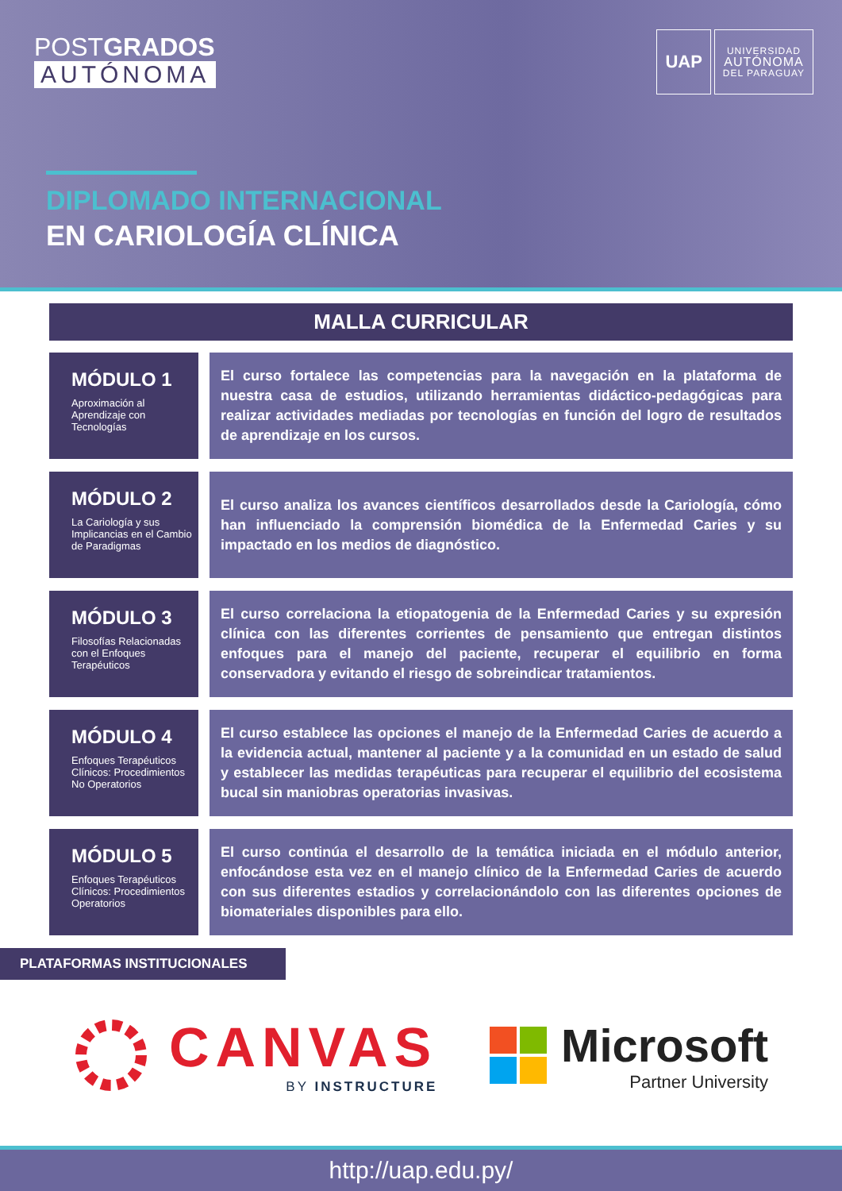POSTGRADOS
AUTÓNOMA
UAP
UNIVERSIDAD
AUTÓNOMA
DEL PARAGUAY
DIPLOMADO INTERNACIONAL
EN CARIOLOGÍA CLÍNICA
MALLA CURRICULAR
MÓDULO 1
Aproximación al Aprendizaje con Tecnologías
El curso fortalece las competencias para la navegación en la plataforma de nuestra casa de estudios, utilizando herramientas didáctico-pedagógicas para realizar actividades mediadas por tecnologías en función del logro de resultados de aprendizaje en los cursos.
MÓDULO 2
La Cariología y sus Implicancias en el Cambio de Paradigmas
El curso analiza los avances científicos desarrollados desde la Cariología, cómo han influenciado la comprensión biomédica de la Enfermedad Caries y su impactado en los medios de diagnóstico.
MÓDULO 3
Filosofías Relacionadas con el Enfoques Terapéuticos
El curso correlaciona la etiopatogenia de la Enfermedad Caries y su expresión clínica con las diferentes corrientes de pensamiento que entregan distintos enfoques para el manejo del paciente, recuperar el equilibrio en forma conservadora y evitando el riesgo de sobreindicar tratamientos.
MÓDULO 4
Enfoques Terapéuticos Clínicos: Procedimientos No Operatorios
El curso establece las opciones el manejo de la Enfermedad Caries de acuerdo a la evidencia actual, mantener al paciente y a la comunidad en un estado de salud y establecer las medidas terapéuticas para recuperar el equilibrio del ecosistema bucal sin maniobras operatorias invasivas.
MÓDULO 5
Enfoques Terapéuticos Clínicos: Procedimientos Operatorios
El curso continúa el desarrollo de la temática iniciada en el módulo anterior, enfocándose esta vez en el manejo clínico de la Enfermedad Caries de acuerdo con sus diferentes estadios y correlacionándolo con las diferentes opciones de biomateriales disponibles para ello.
PLATAFORMAS INSTITUCIONALES
CANVAS
BY INSTRUCTURE
Microsoft
Partner University
http://uap.edu.py/